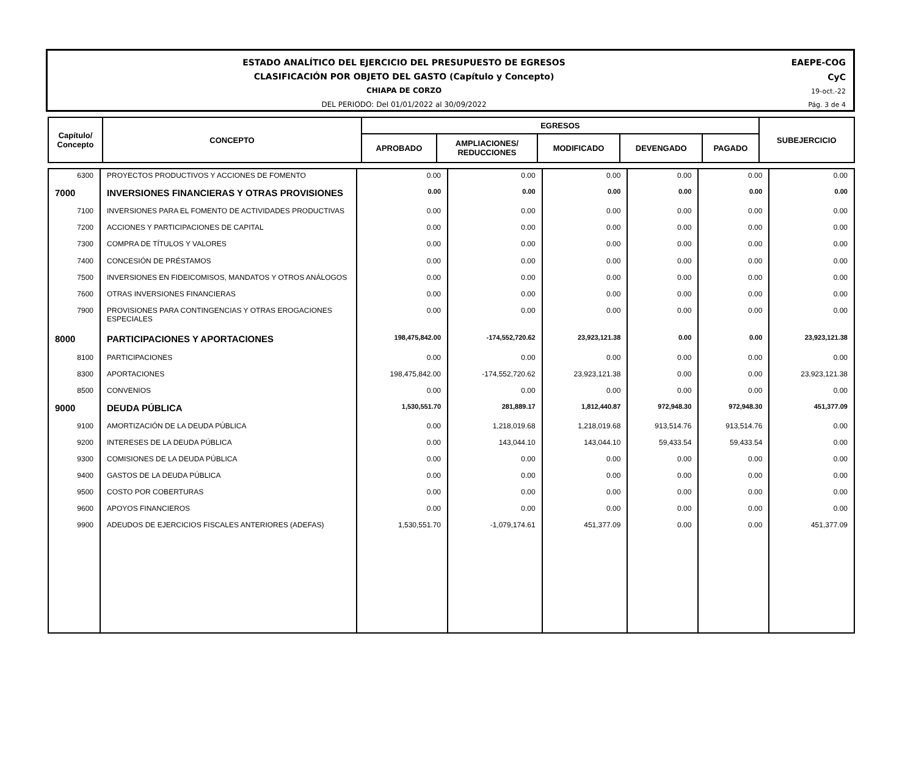ESTADO ANALÍTICO DEL EJERCICIO DEL PRESUPUESTO DE EGRESOS
CLASIFICACIÓN POR OBJETO DEL GASTO (Capítulo y Concepto)
CHIAPA DE CORZO
DEL PERIODO: Del 01/01/2022 al 30/09/2022
EAEPE-COG
CyC
19-oct.-22
Pág. 3 de 4
| Capítulo/ Concepto | CONCEPTO | EGRESOS | | | | | SUBEJERCICIO |
| --- | --- | --- | --- | --- | --- | --- | --- |
| | | APROBADO | AMPLIACIONES/ REDUCCIONES | MODIFICADO | DEVENGADO | PAGADO | |
| 6300 | PROYECTOS PRODUCTIVOS Y ACCIONES DE FOMENTO | 0.00 | 0.00 | 0.00 | 0.00 | 0.00 | 0.00 |
| 7000 | INVERSIONES FINANCIERAS Y OTRAS PROVISIONES | 0.00 | 0.00 | 0.00 | 0.00 | 0.00 | 0.00 |
| 7100 | INVERSIONES PARA EL FOMENTO DE ACTIVIDADES PRODUCTIVAS | 0.00 | 0.00 | 0.00 | 0.00 | 0.00 | 0.00 |
| 7200 | ACCIONES Y PARTICIPACIONES DE CAPITAL | 0.00 | 0.00 | 0.00 | 0.00 | 0.00 | 0.00 |
| 7300 | COMPRA DE TÍTULOS Y VALORES | 0.00 | 0.00 | 0.00 | 0.00 | 0.00 | 0.00 |
| 7400 | CONCESIÓN DE PRÉSTAMOS | 0.00 | 0.00 | 0.00 | 0.00 | 0.00 | 0.00 |
| 7500 | INVERSIONES EN FIDEICOMISOS, MANDATOS Y OTROS ANÁLOGOS | 0.00 | 0.00 | 0.00 | 0.00 | 0.00 | 0.00 |
| 7600 | OTRAS INVERSIONES FINANCIERAS | 0.00 | 0.00 | 0.00 | 0.00 | 0.00 | 0.00 |
| 7900 | PROVISIONES PARA CONTINGENCIAS Y OTRAS EROGACIONES ESPECIALES | 0.00 | 0.00 | 0.00 | 0.00 | 0.00 | 0.00 |
| 8000 | PARTICIPACIONES Y APORTACIONES | 198,475,842.00 | -174,552,720.62 | 23,923,121.38 | 0.00 | 0.00 | 23,923,121.38 |
| 8100 | PARTICIPACIONES | 0.00 | 0.00 | 0.00 | 0.00 | 0.00 | 0.00 |
| 8300 | APORTACIONES | 198,475,842.00 | -174,552,720.62 | 23,923,121.38 | 0.00 | 0.00 | 23,923,121.38 |
| 8500 | CONVENIOS | 0.00 | 0.00 | 0.00 | 0.00 | 0.00 | 0.00 |
| 9000 | DEUDA PÚBLICA | 1,530,551.70 | 281,889.17 | 1,812,440.87 | 972,948.30 | 972,948.30 | 451,377.09 |
| 9100 | AMORTIZACIÓN DE LA DEUDA PÚBLICA | 0.00 | 1,218,019.68 | 1,218,019.68 | 913,514.76 | 913,514.76 | 0.00 |
| 9200 | INTERESES DE LA DEUDA PÚBLICA | 0.00 | 143,044.10 | 143,044.10 | 59,433.54 | 59,433.54 | 0.00 |
| 9300 | COMISIONES DE LA DEUDA PÚBLICA | 0.00 | 0.00 | 0.00 | 0.00 | 0.00 | 0.00 |
| 9400 | GASTOS DE LA DEUDA PÚBLICA | 0.00 | 0.00 | 0.00 | 0.00 | 0.00 | 0.00 |
| 9500 | COSTO POR COBERTURAS | 0.00 | 0.00 | 0.00 | 0.00 | 0.00 | 0.00 |
| 9600 | APOYOS FINANCIEROS | 0.00 | 0.00 | 0.00 | 0.00 | 0.00 | 0.00 |
| 9900 | ADEUDOS DE EJERCICIOS FISCALES ANTERIORES (ADEFAS) | 1,530,551.70 | -1,079,174.61 | 451,377.09 | 0.00 | 0.00 | 451,377.09 |